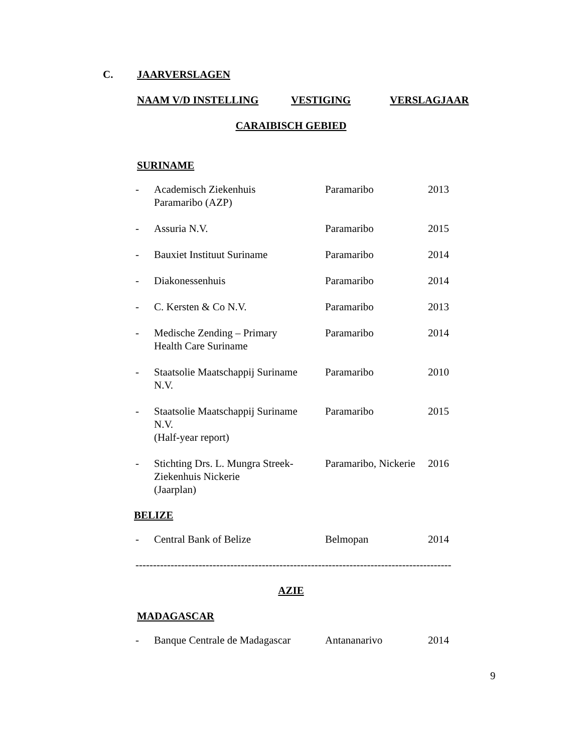C. JAARVERSLAGEN
NAAM V/D INSTELLING VESTIGING VERSLAGJAAR
CARAIBISCH GEBIED
SURINAME
| - | Academisch Ziekenhuis Paramaribo (AZP) | Paramaribo | 2013 |
| - | Assuria N.V. | Paramaribo | 2015 |
| - | Bauxiet Instituut Suriname | Paramaribo | 2014 |
| - | Diakonessenhuis | Paramaribo | 2014 |
| - | C. Kersten & Co N.V. | Paramaribo | 2013 |
| - | Medische Zending – Primary Health Care Suriname | Paramaribo | 2014 |
| - | Staatsolie Maatschappij Suriname N.V. | Paramaribo | 2010 |
| - | Staatsolie Maatschappij Suriname N.V. (Half-year report) | Paramaribo | 2015 |
| - | Stichting Drs. L. Mungra Streek- Ziekenhuis Nickerie (Jaarplan) | Paramaribo, Nickerie | 2016 |
BELIZE
| - | Central Bank of Belize | Belmopan | 2014 |
------------------------------------------------------------------------------------------
AZIE
MADAGASCAR
| - | Banque Centrale de Madagascar | Antananarivo | 2014 |
9